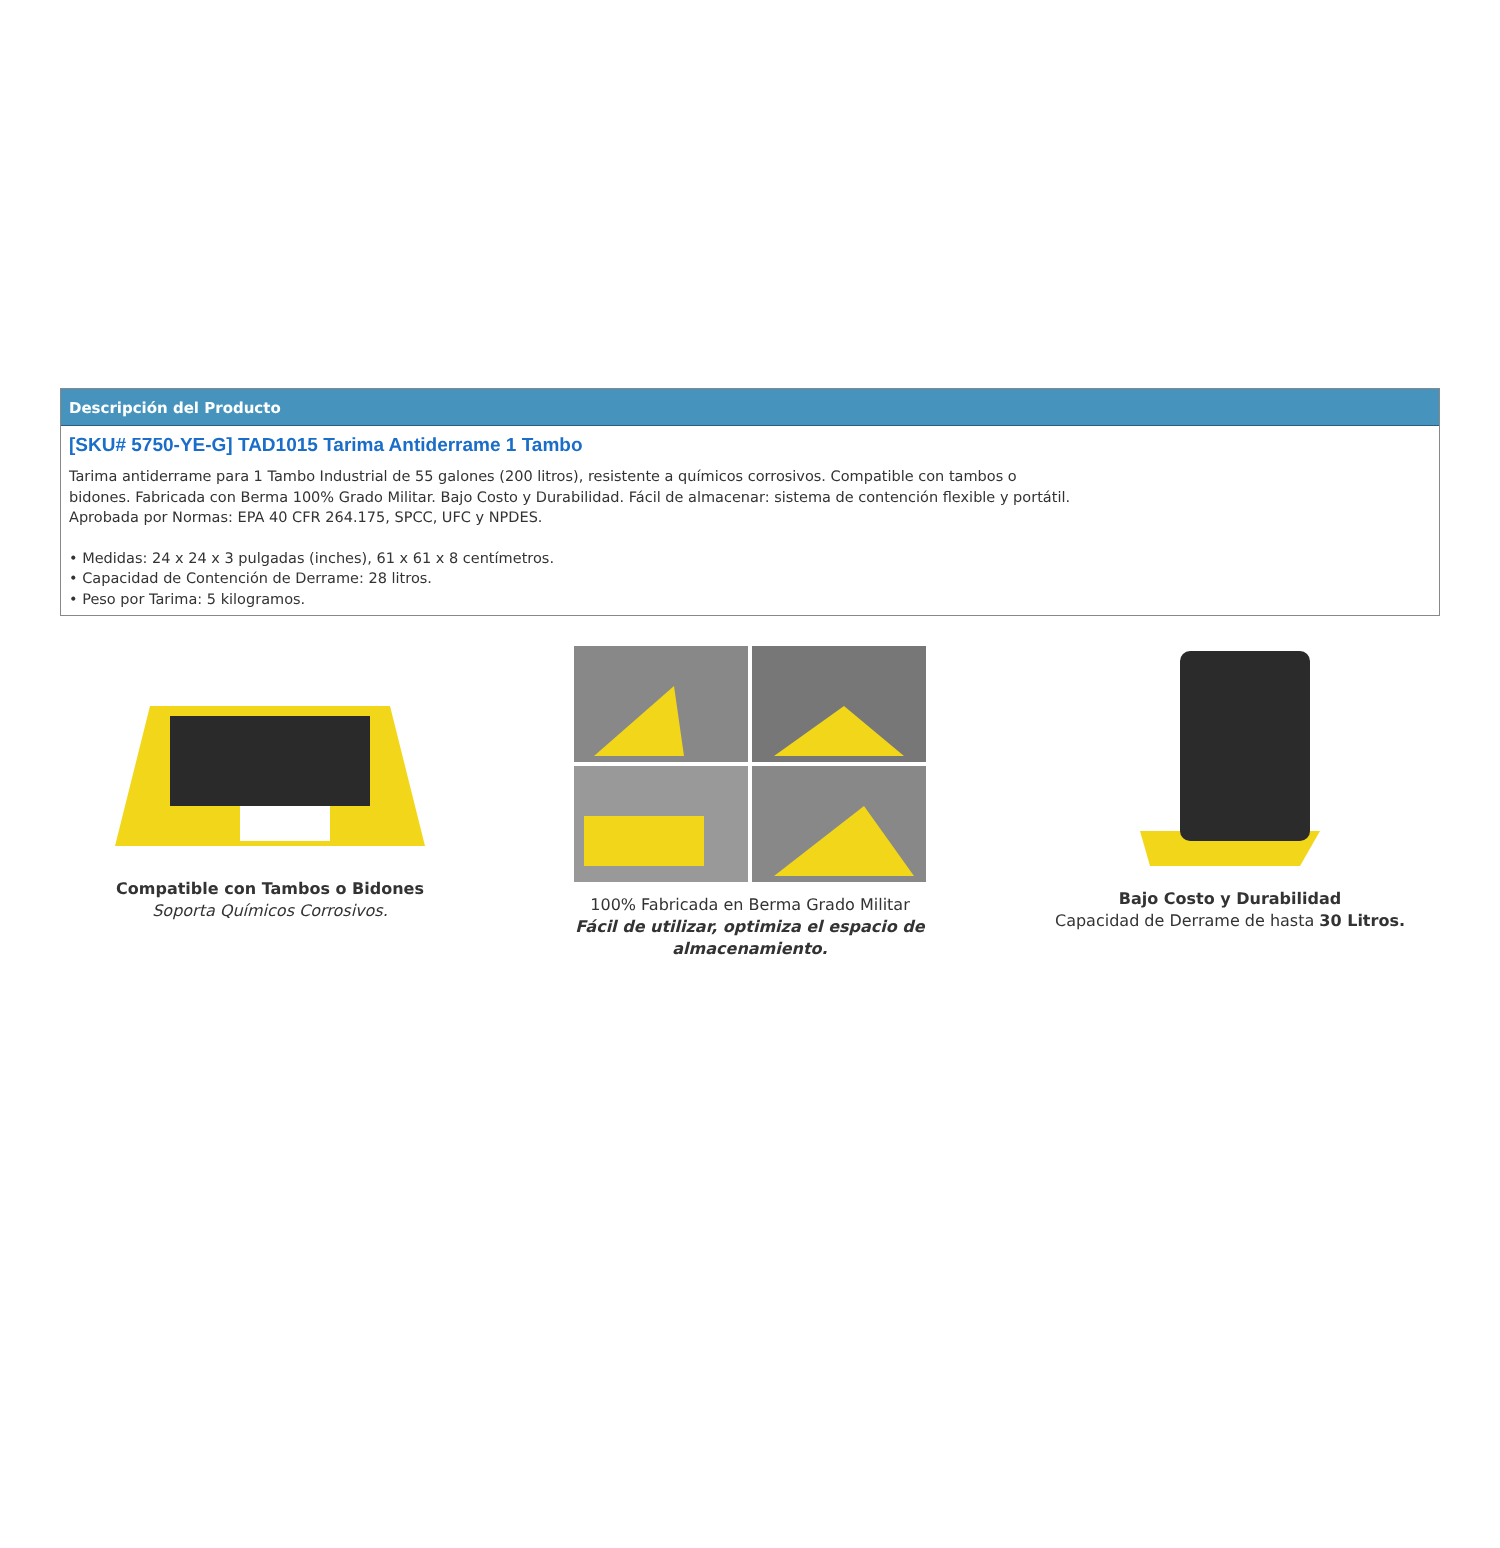Descripción del Producto
[SKU# 5750-YE-G] TAD1015 Tarima Antiderrame 1 Tambo
Tarima antiderrame para 1 Tambo Industrial de 55 galones (200 litros), resistente a químicos corrosivos. Compatible con tambos o
bidones. Fabricada con Berma 100% Grado Militar. Bajo Costo y Durabilidad. Fácil de almacenar: sistema de contención flexible y portátil.
Aprobada por Normas: EPA 40 CFR 264.175, SPCC, UFC y NPDES.
• Medidas: 24 x 24 x 3 pulgadas (inches), 61 x 61 x 8 centímetros.
• Capacidad de Contención de Derrame: 28 litros.
• Peso por Tarima: 5 kilogramos.
Compatible con Tambos o Bidones
Soporta Químicos Corrosivos.
100% Fabricada en Berma Grado Militar
Fácil de utilizar, optimiza el espacio de almacenamiento.
Bajo Costo y Durabilidad
Capacidad de Derrame de hasta 30 Litros.